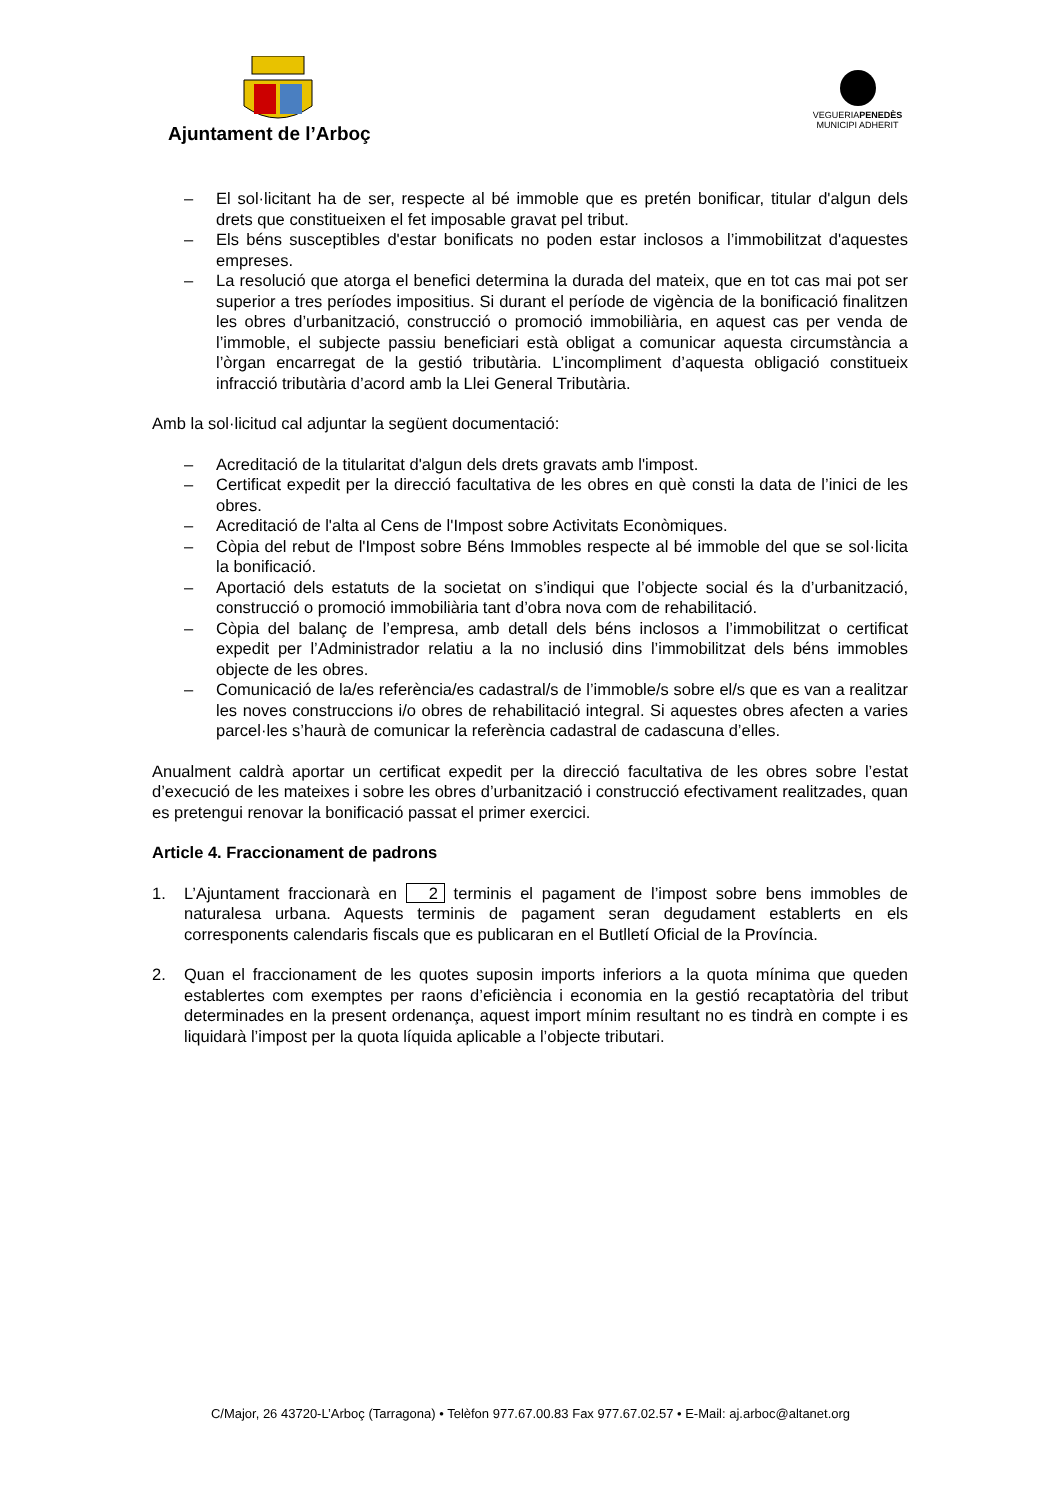Ajuntament de l’Arboç
VEGUERIAPENEDÈS
MUNICIPI ADHERIT
– El sol·licitant ha de ser, respecte al bé immoble que es pretén bonificar, titular d'algun dels drets que constitueixen el fet imposable gravat pel tribut.
– Els béns susceptibles d'estar bonificats no poden estar inclosos a l’immobilitzat d'aquestes empreses.
– La resolució que atorga el benefici determina la durada del mateix, que en tot cas mai pot ser superior a tres períodes impositius. Si durant el període de vigència de la bonificació finalitzen les obres d’urbanització, construcció o promoció immobiliària, en aquest cas per venda de l’immoble, el subjecte passiu beneficiari està obligat a comunicar aquesta circumstància a l’òrgan encarregat de la gestió tributària. L’incompliment d’aquesta obligació constitueix infracció tributària d’acord amb la Llei General Tributària.
Amb la sol·licitud cal adjuntar la següent documentació:
– Acreditació de la titularitat d'algun dels drets gravats amb l'impost.
– Certificat expedit per la direcció facultativa de les obres en què consti la data de l’inici de les obres.
– Acreditació de l'alta al Cens de l'Impost sobre Activitats Econòmiques.
– Còpia del rebut de l'Impost sobre Béns Immobles respecte al bé immoble del que se sol·licita la bonificació.
– Aportació dels estatuts de la societat on s’indiqui que l’objecte social és la d’urbanització, construcció o promoció immobiliària tant d’obra nova com de rehabilitació.
– Còpia del balanç de l’empresa, amb detall dels béns inclosos a l’immobilitzat o certificat expedit per l’Administrador relatiu a la no inclusió dins l’immobilitzat dels béns immobles objecte de les obres.
– Comunicació de la/es referència/es cadastral/s de l’immoble/s sobre el/s que es van a realitzar les noves construccions i/o obres de rehabilitació integral. Si aquestes obres afecten a varies parcel·les s’haurà de comunicar la referència cadastral de cadascuna d’elles.
Anualment caldrà aportar un certificat expedit per la direcció facultativa de les obres sobre l’estat d’execució de les mateixes i sobre les obres d’urbanització i construcció efectivament realitzades, quan es pretengui renovar la bonificació passat el primer exercici.
Article 4. Fraccionament de padrons
1. L’Ajuntament fraccionarà en 2 terminis el pagament de l’impost sobre bens immobles de naturalesa urbana. Aquests terminis de pagament seran degudament establerts en els corresponents calendaris fiscals que es publicaran en el Butlletí Oficial de la Província.
2. Quan el fraccionament de les quotes suposin imports inferiors a la quota mínima que queden establertes com exemptes per raons d’eficiència i economia en la gestió recaptatòria del tribut determinades en la present ordenança, aquest import mínim resultant no es tindrà en compte i es liquidarà l’impost per la quota líquida aplicable a l’objecte tributari.
C/Major, 26 43720-L’Arboç (Tarragona) • Telèfon 977.67.00.83 Fax 977.67.02.57 • E-Mail: aj.arboc@altanet.org